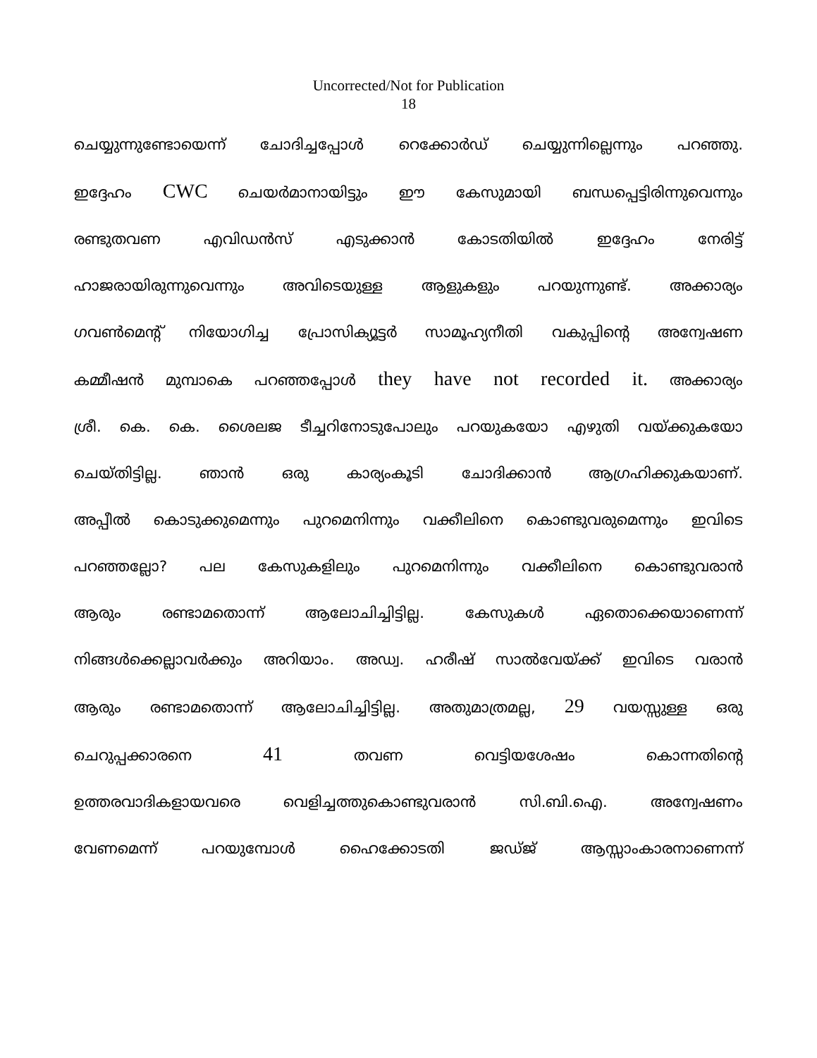Uncorrected/Not for Publication
18
ചെയ്യുന്നുണ്ടോയെന്ന് ചോദിച്ചപ്പോൾ റെക്കോർഡ് ചെയ്യുന്നില്ലെന്നും പറഞ്ഞു.
ഇദ്ദേഹം CWC ചെയർമാനായിട്ടും ഈ കേസുമായി ബന്ധപ്പെട്ടിരിന്നുവെന്നും
രണ്ടുതവണ എവിഡൻസ് എടുക്കാൻ കോടതിയിൽ ഇദ്ദേഹം നേരിട്ട്
ഹാജരായിരുന്നുവെന്നും അവിടെയുള്ള ആളുകളും പറയുന്നുണ്ട്. അക്കാര്യം
ഗവൺമെന്റ് നിയോഗിച്ച പ്രോസിക്യൂട്ടർ സാമൂഹ്യനീതി വകുപ്പിന്റെ അന്വേഷണ
കമ്മീഷൻ മുമ്പാകെ പറഞ്ഞപ്പോൾ they have not recorded it. അക്കാര്യം
ശ്രീ. കെ. കെ. ശൈലജ ടീച്ചറിനോടുപോലും പറയുകയോ എഴുതി വയ്ക്കുകയോ
ചെയ്തിട്ടില്ല. ഞാൻ ഒരു കാര്യംകൂടി ചോദിക്കാൻ ആഗ്രഹിക്കുകയാണ്.
അപ്പീൽ കൊടുക്കുമെന്നും പുറമെനിന്നും വക്കീലിനെ കൊണ്ടുവരുമെന്നും ഇവിടെ
പറഞ്ഞല്ലോ? പല കേസുകളിലും പുറമെനിന്നും വക്കീലിനെ കൊണ്ടുവരാൻ
ആരും രണ്ടാമതൊന്ന് ആലോചിച്ചിട്ടില്ല. കേസുകൾ ഏതൊക്കെയാണെന്ന്
നിങ്ങൾക്കെല്ലാവർക്കും അറിയാം. അഡ്വ. ഹരീഷ് സാൽവേയ്ക്ക് ഇവിടെ വരാൻ
ആരും രണ്ടാമതൊന്ന് ആലോചിച്ചിട്ടില്ല. അതുമാത്രമല്ല, 29 വയസ്സുള്ള ഒരു
ചെറുപ്പക്കാരനെ 41 തവണ വെട്ടിയശേഷം കൊന്നതിന്റെ
ഉത്തരവാദികളായവരെ വെളിച്ചത്തുകൊണ്ടുവരാൻ സി.ബി.ഐ. അന്വേഷണം
വേണമെന്ന് പറയുമ്പോൾ ഹൈക്കോടതി ജഡ്ജ് ആസ്സാംകാരനാണെന്ന്